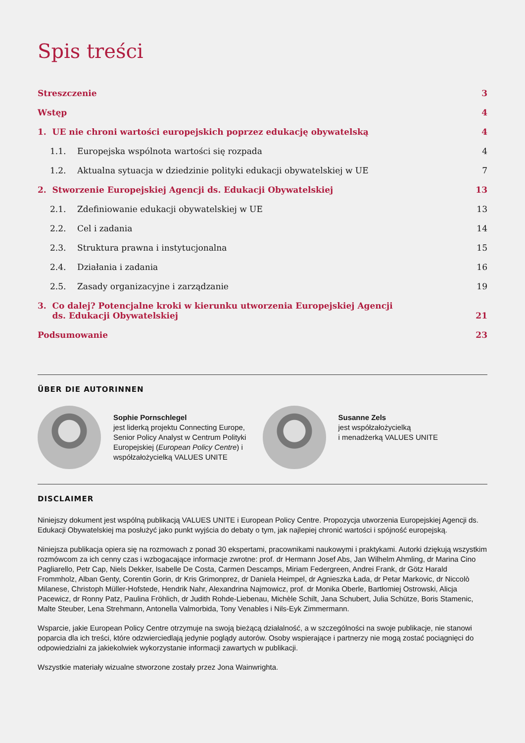Spis treści
Streszczenie 3
Wstęp 4
1. UE nie chroni wartości europejskich poprzez edukację obywatelską 4
1.1. Europejska wspólnota wartości się rozpada 4
1.2. Aktualna sytuacja w dziedzinie polityki edukacji obywatelskiej w UE 7
2. Stworzenie Europejskiej Agencji ds. Edukacji Obywatelskiej 13
2.1. Zdefiniowanie edukacji obywatelskiej w UE 13
2.2. Cel i zadania 14
2.3. Struktura prawna i instytucjonalna 15
2.4. Działania i zadania 16
2.5. Zasady organizacyjne i zarządzanie 19
3. Co dalej? Potencjalne kroki w kierunku utworzenia Europejskiej Agencji
ds. Edukacji Obywatelskiej 21
Podsumowanie 23
ÜBER DIE AUTORINNEN
Sophie Pornschlegel
jest liderką projektu Connecting Europe, Senior Policy Analyst w Centrum Polityki Europejskiej (European Policy Centre) i współzałożycielką VALUES UNITE
Susanne Zels
jest współzałożycielką
i menadżerką VALUES UNITE
DISCLAIMER
Niniejszy dokument jest wspólną publikacją VALUES UNITE i European Policy Centre. Propozycja utworzenia Europejskiej Agencji ds. Edukacji Obywatelskiej ma posłużyć jako punkt wyjścia do debaty o tym, jak najlepiej chronić wartości i spójność europejską.
Niniejsza publikacja opiera się na rozmowach z ponad 30 ekspertami, pracownikami naukowymi i praktykami. Autorki dziękują wszystkim rozmówcom za ich cenny czas i wzbogacające informacje zwrotne: prof. dr Hermann Josef Abs, Jan Wilhelm Ahmling, dr Marina Cino Pagliarello, Petr Cap, Niels Dekker, Isabelle De Costa, Carmen Descamps, Miriam Federgreen, Andrei Frank, dr Götz Harald Frommholz, Alban Genty, Corentin Gorin, dr Kris Grimonprez, dr Daniela Heimpel, dr Agnieszka Łada, dr Petar Markovic, dr Niccolò Milanese, Christoph Müller-Hofstede, Hendrik Nahr, Alexandrina Najmowicz, prof. dr Monika Oberle, Bartłomiej Ostrowski, Alicja Pacewicz, dr Ronny Patz, Paulina Fröhlich, dr Judith Rohde-Liebenau, Michèle Schilt, Jana Schubert, Julia Schütze, Boris Stamenic, Malte Steuber, Lena Strehmann, Antonella Valmorbida, Tony Venables i Nils-Eyk Zimmermann.
Wsparcie, jakie European Policy Centre otrzymuje na swoją bieżącą działalność, a w szczególności na swoje publikacje, nie stanowi poparcia dla ich treści, które odzwierciedlają jedynie poglądy autorów. Osoby wspierające i partnerzy nie mogą zostać pociągnięci do odpowiedzialni za jakiekolwiek wykorzystanie informacji zawartych w publikacji.
Wszystkie materiały wizualne stworzone zostały przez Jona Wainwrighta.